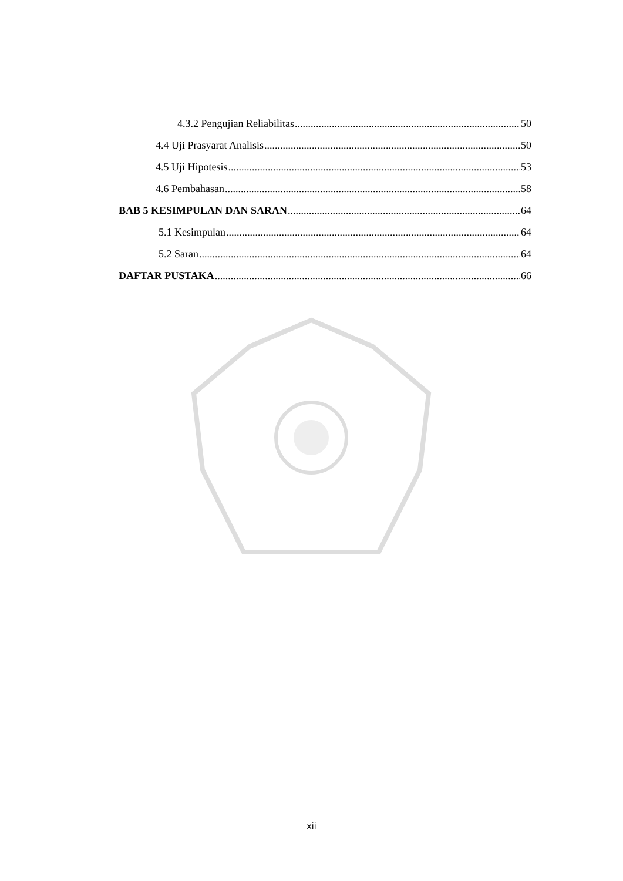4.3.2 Pengujian Reliabilitas 50
4.4 Uji Prasyarat Analisis 50
4.5 Uji Hipotesis 53
4.6 Pembahasan 58
BAB 5 KESIMPULAN DAN SARAN 64
5.1 Kesimpulan 64
5.2 Saran 64
DAFTAR PUSTAKA 66
xii